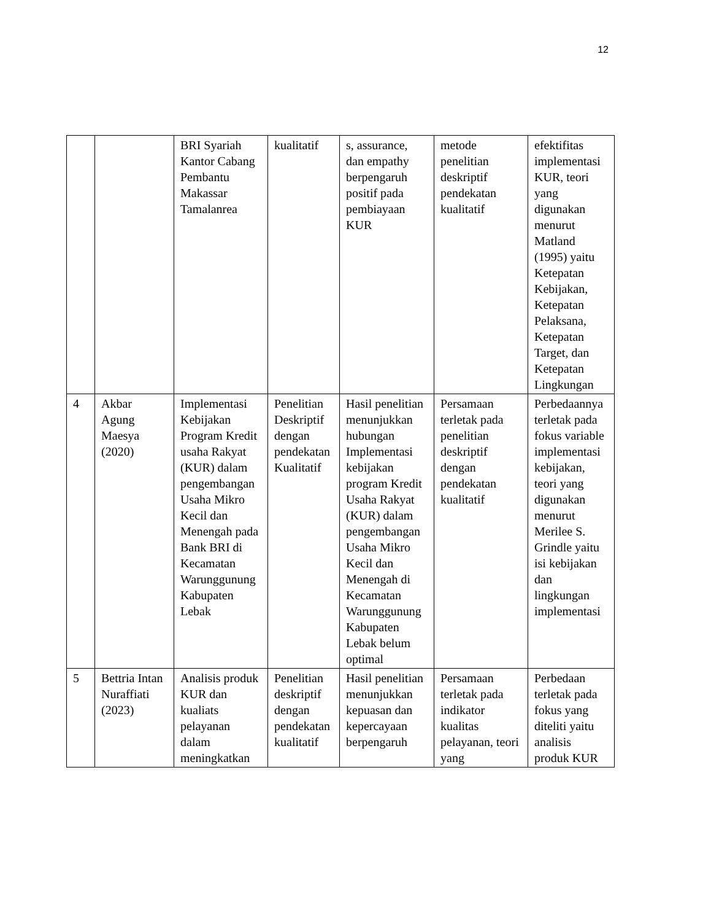12
| | | BRI Syariah Kantor Cabang Pembantu Makassar Tamalanrea | kualitatif | s, assurance, dan empathy berpengaruh positif pada pembiayaan KUR | metode penelitian deskriptif pendekatan kualitatif | efektifitas implementasi KUR, teori yang digunakan menurut Matland (1995) yaitu Ketepatan Kebijakan, Ketepatan Pelaksana, Ketepatan Target, dan Ketepatan Lingkungan |
| 4 | Akbar Agung Maesya (2020) | Implementasi Kebijakan Program Kredit usaha Rakyat (KUR) dalam pengembangan Usaha Mikro Kecil dan Menengah pada Bank BRI di Kecamatan Warunggunung Kabupaten Lebak | Penelitian Deskriptif dengan pendekatan Kualitatif | Hasil penelitian menunjukkan hubungan Implementasi kebijakan program Kredit Usaha Rakyat (KUR) dalam pengembangan Usaha Mikro Kecil dan Menengah di Kecamatan Warunggunung Kabupaten Lebak belum optimal | Persamaan terletak pada penelitian deskriptif dengan pendekatan kualitatif | Perbedaannya terletak pada fokus variable implementasi kebijakan, teori yang digunakan menurut Merilee S. Grindle yaitu isi kebijakan dan lingkungan implementasi |
| 5 | Bettria Intan Nuraffiati (2023) | Analisis produk KUR dan kualiats pelayanan dalam meningkatkan | Penelitian deskriptif dengan pendekatan kualitatif | Hasil penelitian menunjukkan kepuasan dan kepercayaan berpengaruh | Persamaan terletak pada indikator kualitas pelayanan, teori yang | Perbedaan terletak pada fokus yang diteliti yaitu analisis produk KUR |